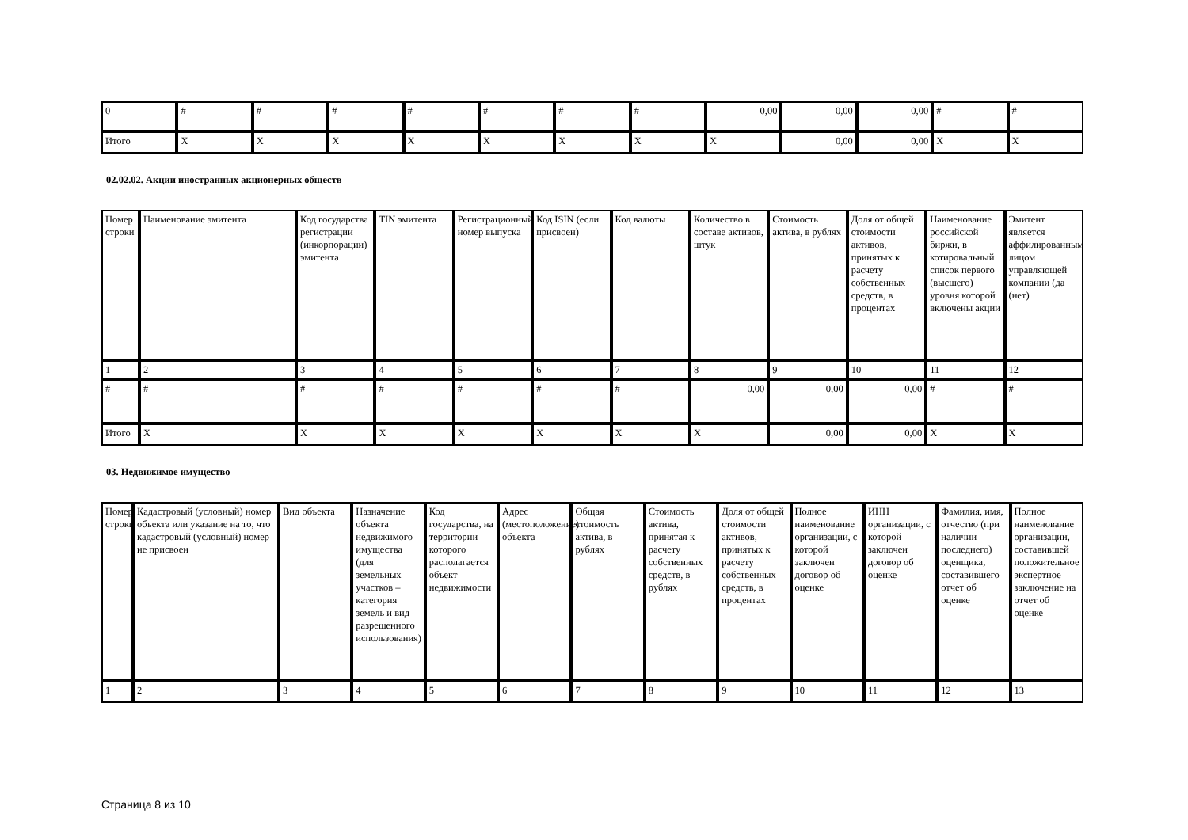| 0 | # | # | # | # | # | # | # | 0,00 | 0,00 | 0,00 | # | # |
| Итого | X | X | X | X | X | X | X | X | 0,00 | 0,00 | X | X |
02.02.02. Акции иностранных акционерных обществ
| Номер строки | Наименование эмитента | Код государства регистрации (инкорпорации) эмитента | TIN эмитента | Регистрационный номер выпуска | Код ISIN (если присвоен) | Код валюты | Количество в составе активов, штук | Стоимость актива, в рублях | Доля от общей стоимости активов, принятых к расчету собственных средств, в процентах | Наименование российской биржи, в котировальный список первого (высшего) уровня которой включены акции | Эмитент является аффилированным лицом управляющей компании (да (нет) |
| 1 | 2 | 3 | 4 | 5 | 6 | 7 | 8 | 9 | 10 | 11 | 12 |
| # | # | # | # | # | # | # | 0,00 | 0,00 | 0,00 | # | # |
| Итого | X | X | X | X | X | X | X | 0,00 | 0,00 | X | X |
03. Недвижимое имущество
| Номер строки | Кадастровый (условный) номер объекта или указание на то, что кадастровый (условный) номер не присвоен | Вид объекта | Назначение объекта недвижимого имущества (для земельных участков – категория земель и вид разрешенного использования) | Код государства, на территории которого располагается объект недвижимости | Адрес (местоположение) объекта | Общая стоимость актива, в рублях | Стоимость актива, принятая к расчету собственных средств, в рублях | Доля от общей стоимости активов, принятых к расчету собственных средств, в процентах | Полное наименование организации, с которой заключен договор об оценке | ИНН организации, с которой заключен договор об оценке | Фамилия, имя, отчество (при наличии последнего) оценщика, составившего отчет об оценке | Полное наименование организации, составившей положительное экспертное заключение на отчет об оценке |
| 1 | 2 | 3 | 4 | 5 | 6 | 7 | 8 | 9 | 10 | 11 | 12 | 13 |
Страница 8 из 10